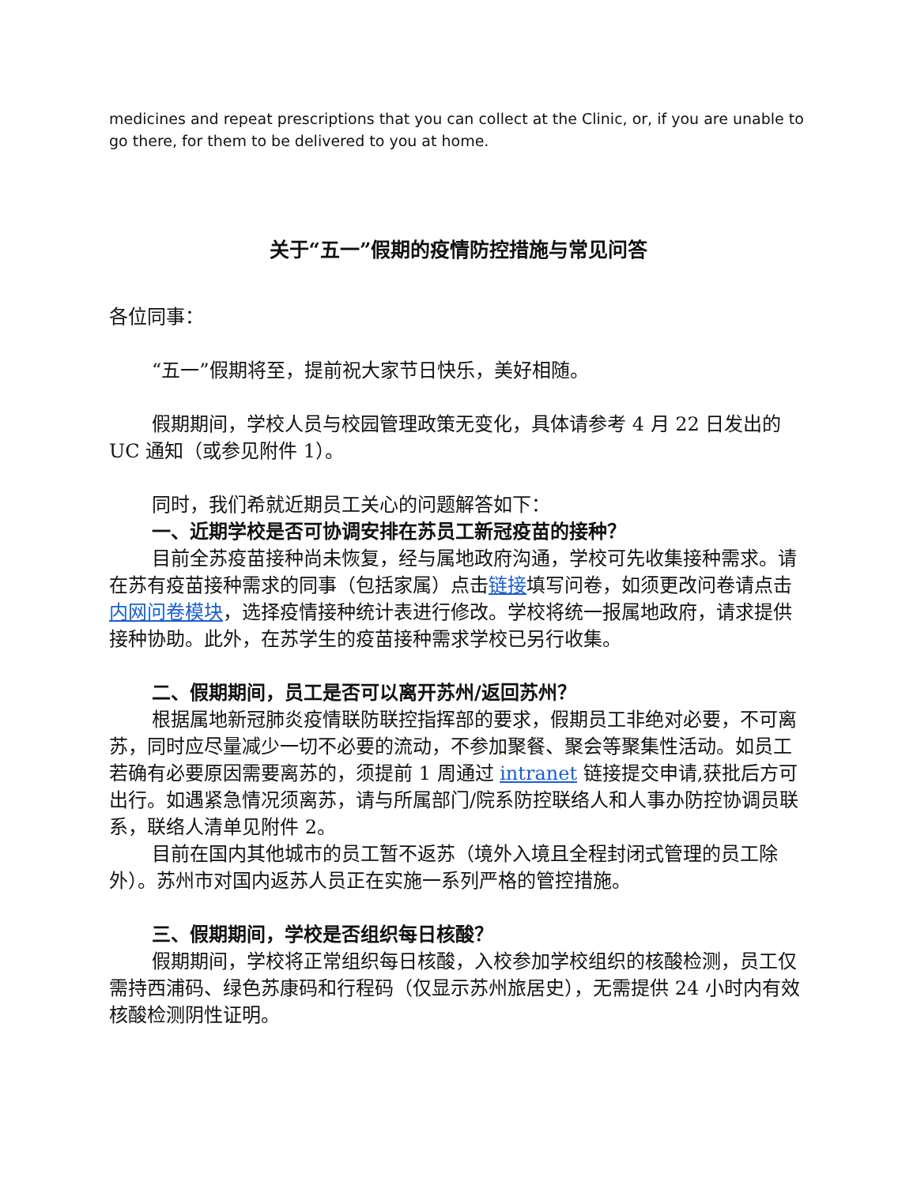medicines and repeat prescriptions that you can collect at the Clinic, or, if you are unable to go there, for them to be delivered to you at home.
关于“五一”假期的疫情防控措施与常见问答
各位同事：
“五一”假期将至，提前祝大家节日快乐，美好相随。
假期期间，学校人员与校园管理政策无变化，具体请参考 4 月 22 日发出的 UC 通知（或参见附件 1）。
同时，我们希就近期员工关心的问题解答如下：
一、近期学校是否可协调安排在苏员工新冠疫苗的接种？
目前全苏疫苗接种尚未恢复，经与属地政府沟通，学校可先收集接种需求。请在苏有疫苗接种需求的同事（包括家属）点击链接填写问卷，如须更改问卷请点击内网问卷模块，选择疫情接种统计表进行修改。学校将统一报属地政府，请求提供接种协助。此外，在苏学生的疫苗接种需求学校已另行收集。
二、假期期间，员工是否可以离开苏州/返回苏州？
根据属地新冠肺炎疫情联防联控指挥部的要求，假期员工非绝对必要，不可离苏，同时应尽量减少一切不必要的流动，不参加聚餐、聚会等聚集性活动。如员工若确有必要原因需要离苏的，须提前 1 周通过 intranet 链接提交申请,获批后方可出行。如遇紧急情况须离苏，请与所属部门/院系防控联络人和人事办防控协调员联系，联络人清单见附件 2。
目前在国内其他城市的员工暂不返苏（境外入境且全程封闭式管理的员工除外）。苏州市对国内返苏人员正在实施一系列严格的管控措施。
三、假期期间，学校是否组织每日核酸？
假期期间，学校将正常组织每日核酸，入校参加学校组织的核酸检测，员工仅需持西浦码、绿色苏康码和行程码（仅显示苏州旅居史），无需提供 24 小时内有效核酸检测阴性证明。